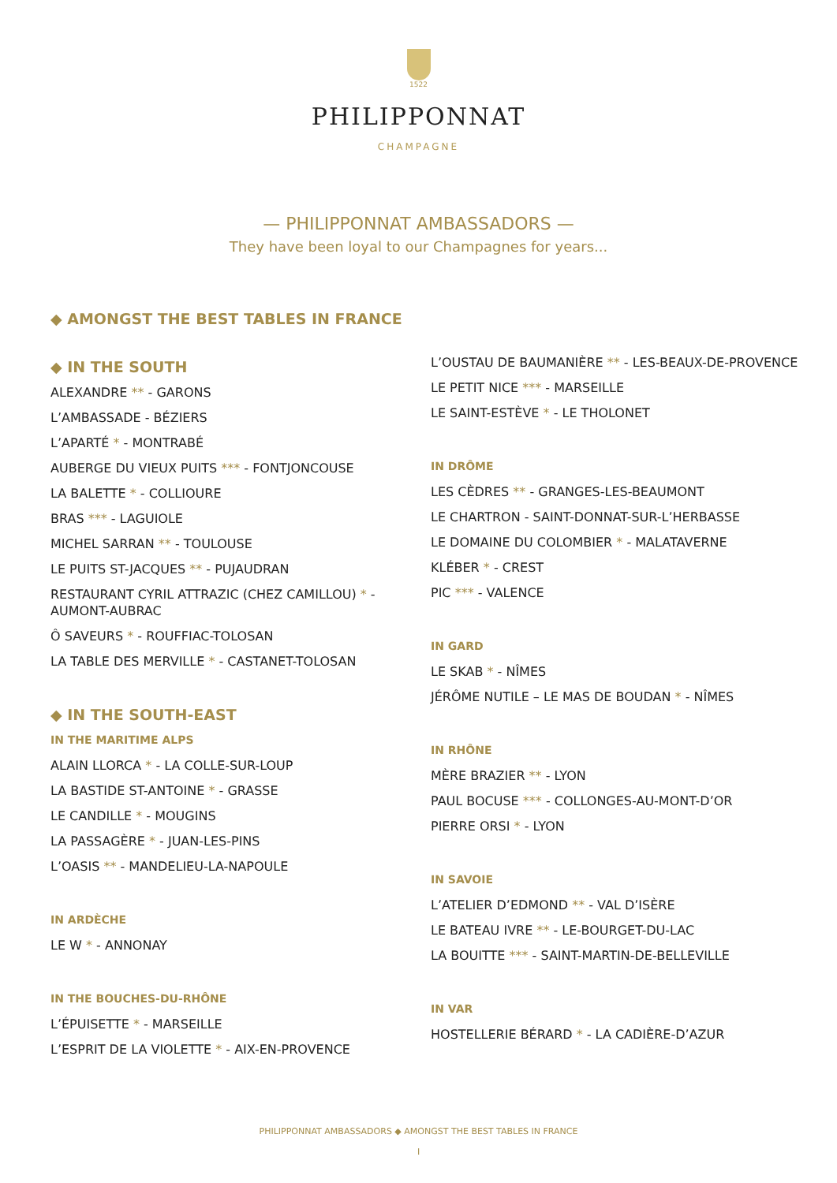1522
PHILIPPONNAT
CHAMPAGNE
— PHILIPPONNAT AMBASSADORS —
They have been loyal to our Champagnes for years...
◆ AMONGST THE BEST TABLES IN FRANCE
◆ IN THE SOUTH
ALEXANDRE ** - GARONS
L’AMBASSADE - BÉZIERS
L’APARTÉ * - MONTRABÉ
AUBERGE DU VIEUX PUITS *** - FONTJONCOUSE
LA BALETTE * - COLLIOURE
BRAS *** - LAGUIOLE
MICHEL SARRAN ** - TOULOUSE
LE PUITS ST-JACQUES ** - PUJAUDRAN
RESTAURANT CYRIL ATTRAZIC (CHEZ CAMILLOU) * - AUMONT-AUBRAC
Ô SAVEURS * - ROUFFIAC-TOLOSAN
LA TABLE DES MERVILLE * - CASTANET-TOLOSAN
◆ IN THE SOUTH-EAST
IN THE MARITIME ALPS
ALAIN LLORCA * - LA COLLE-SUR-LOUP
LA BASTIDE ST-ANTOINE * - GRASSE
LE CANDILLE * - MOUGINS
LA PASSAGÈRE * - JUAN-LES-PINS
L’OASIS ** - MANDELIEU-LA-NAPOULE
IN ARDÈCHE
LE W * - ANNONAY
IN THE BOUCHES-DU-RHÔNE
L’ÉPUISETTE * - MARSEILLE
L’ESPRIT DE LA VIOLETTE * - AIX-EN-PROVENCE
L’OUSTAU DE BAUMANIÈRE ** - LES-BEAUX-DE-PROVENCE
LE PETIT NICE *** - MARSEILLE
LE SAINT-ESTÈVE * - LE THOLONET
IN DRÔME
LES CÈDRES ** - GRANGES-LES-BEAUMONT
LE CHARTRON - SAINT-DONNAT-SUR-L’HERBASSE
LE DOMAINE DU COLOMBIER * - MALATAVERNE
KLÉBER * - CREST
PIC *** - VALENCE
IN GARD
LE SKAB * - NÎMES
JÉRÔME NUTILE – LE MAS DE BOUDAN * - NÎMES
IN RHÔNE
MÈRE BRAZIER ** - LYON
PAUL BOCUSE *** - COLLONGES-AU-MONT-D’OR
PIERRE ORSI * - LYON
IN SAVOIE
L’ATELIER D’EDMOND ** - VAL D’ISÈRE
LE BATEAU IVRE ** - LE-BOURGET-DU-LAC
LA BOUITTE *** - SAINT-MARTIN-DE-BELLEVILLE
IN VAR
HOSTELLERIE BÉRARD * - LA CADIÈRE-D’AZUR
PHILIPPONNAT AMBASSADORS ◆ AMONGST THE BEST TABLES IN FRANCE
I